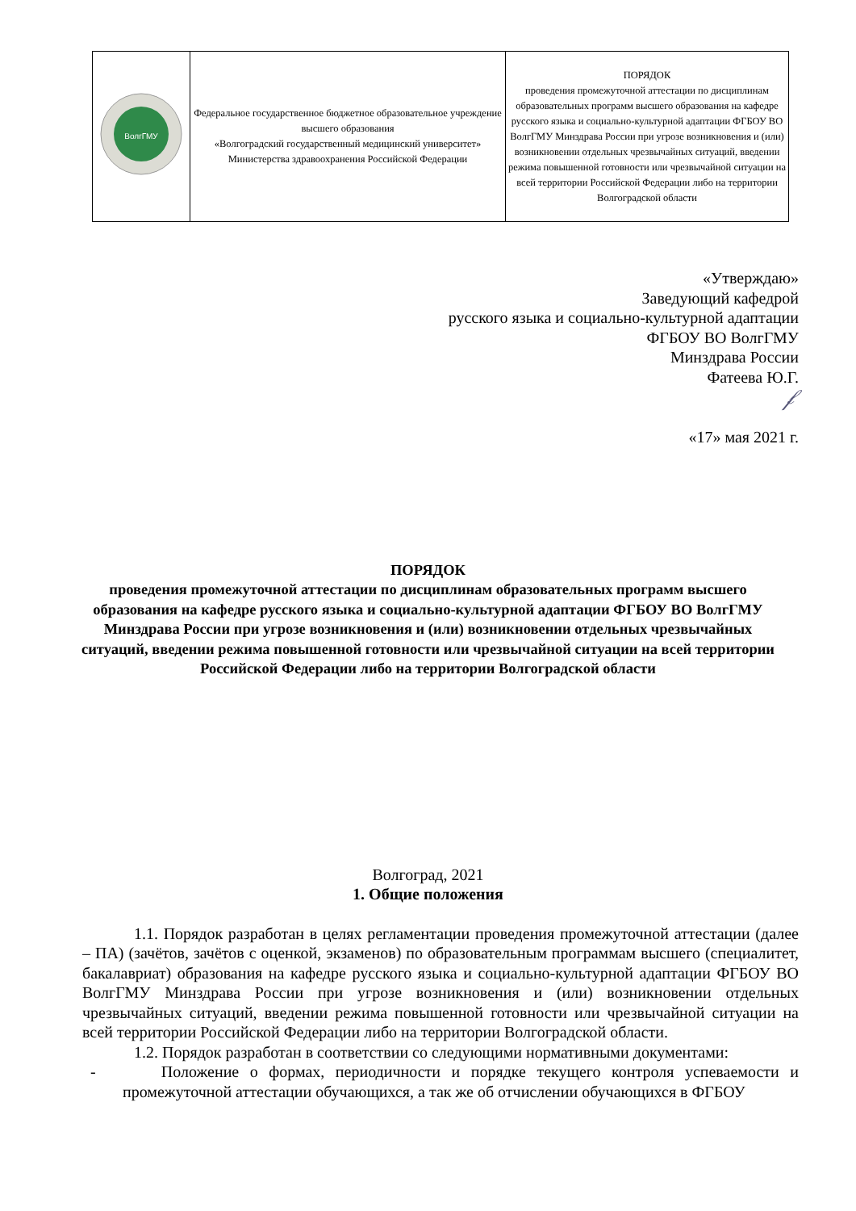| ВолгГМУ | Федеральное государственное бюджетное образовательное учреждение высшего образования «Волгоградский государственный медицинский университет» Министерства здравоохранения Российской Федерации | ПОРЯДОК проведения промежуточной аттестации по дисциплинам образовательных программ высшего образования на кафедре русского языка и социально-культурной адаптации ФГБОУ ВО ВолгГМУ Минздрава России при угрозе возникновения и (или) возникновении отдельных чрезвычайных ситуаций, введении режима повышенной готовности или чрезвычайной ситуации на всей территории Российской Федерации либо на территории Волгоградской области |
«Утверждаю»
Заведующий кафедрой
русского языка и социально-культурной адаптации
ФГБОУ ВО ВолгГМУ
Минздрава России
Фатеева Ю.Г.
𝒻
«17» мая 2021 г.
ПОРЯДОК
проведения промежуточной аттестации по дисциплинам образовательных программ высшего образования на кафедре русского языка и социально-культурной адаптации ФГБОУ ВО ВолгГМУ Минздрава России при угрозе возникновения и (или) возникновении отдельных чрезвычайных ситуаций, введении режима повышенной готовности или чрезвычайной ситуации на всей территории Российской Федерации либо на территории Волгоградской области
Волгоград, 2021
1. Общие положения
1.1. Порядок разработан в целях регламентации проведения промежуточной аттестации (далее – ПА) (зачётов, зачётов с оценкой, экзаменов) по образовательным программам высшего (специалитет, бакалавриат) образования на кафедре русского языка и социально-культурной адаптации ФГБОУ ВО ВолгГМУ Минздрава России при угрозе возникновения и (или) возникновении отдельных чрезвычайных ситуаций, введении режима повышенной готовности или чрезвычайной ситуации на всей территории Российской Федерации либо на территории Волгоградской области.
1.2. Порядок разработан в соответствии со следующими нормативными документами:
- Положение о формах, периодичности и порядке текущего контроля успеваемости и промежуточной аттестации обучающихся, а так же об отчислении обучающихся в ФГБОУ